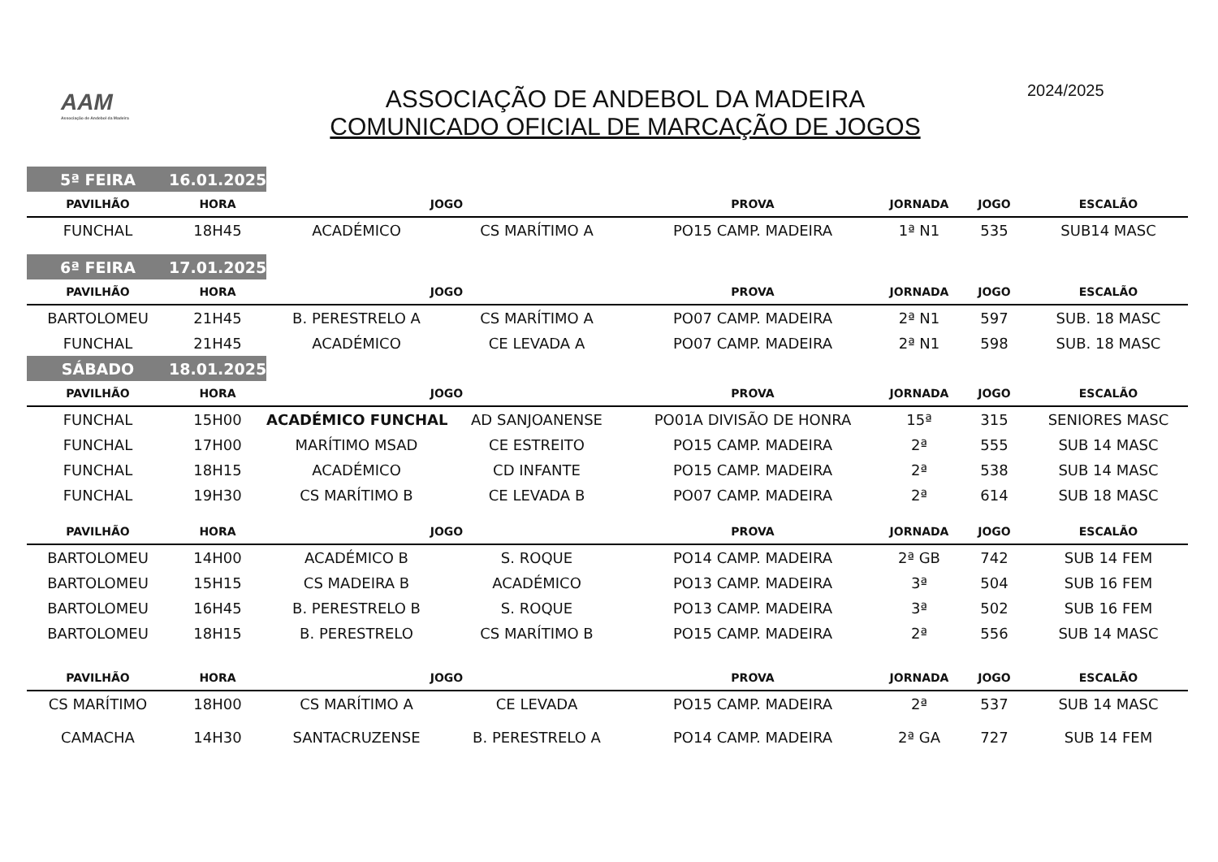AAM
Associação de Andebol da Madeira
ASSOCIAÇÃO DE ANDEBOL DA MADEIRA
COMUNICADO OFICIAL DE MARCAÇÃO DE JOGOS
2024/2025
| 5ª FEIRA | 16.01.2025 | | | | | | |
| PAVILHÃO | HORA | JOGO | | PROVA | JORNADA | JOGO | ESCALÃO |
| FUNCHAL | 18H45 | ACADÉMICO | CS MARÍTIMO A | PO15 CAMP. MADEIRA | 1ª N1 | 535 | SUB14 MASC |
| 6ª FEIRA | 17.01.2025 | | | | | | |
| PAVILHÃO | HORA | JOGO | | PROVA | JORNADA | JOGO | ESCALÃO |
| BARTOLOMEU | 21H45 | B. PERESTRELO A | CS MARÍTIMO A | PO07 CAMP. MADEIRA | 2ª N1 | 597 | SUB. 18 MASC |
| FUNCHAL | 21H45 | ACADÉMICO | CE LEVADA A | PO07 CAMP. MADEIRA | 2ª N1 | 598 | SUB. 18 MASC |
| SÁBADO | 18.01.2025 | | | | | | |
| PAVILHÃO | HORA | JOGO | | PROVA | JORNADA | JOGO | ESCALÃO |
| FUNCHAL | 15H00 | ACADÉMICO FUNCHAL | AD SANJOANENSE | PO01A DIVISÃO DE HONRA | 15ª | 315 | SENIORES MASC |
| FUNCHAL | 17H00 | MARÍTIMO MSAD | CE ESTREITO | PO15 CAMP. MADEIRA | 2ª | 555 | SUB 14 MASC |
| FUNCHAL | 18H15 | ACADÉMICO | CD INFANTE | PO15 CAMP. MADEIRA | 2ª | 538 | SUB 14 MASC |
| FUNCHAL | 19H30 | CS MARÍTIMO B | CE LEVADA B | PO07 CAMP. MADEIRA | 2ª | 614 | SUB 18 MASC |
| PAVILHÃO | HORA | JOGO | | PROVA | JORNADA | JOGO | ESCALÃO |
| BARTOLOMEU | 14H00 | ACADÉMICO B | S. ROQUE | PO14 CAMP. MADEIRA | 2ª GB | 742 | SUB 14 FEM |
| BARTOLOMEU | 15H15 | CS MADEIRA B | ACADÉMICO | PO13 CAMP. MADEIRA | 3ª | 504 | SUB 16 FEM |
| BARTOLOMEU | 16H45 | B. PERESTRELO B | S. ROQUE | PO13 CAMP. MADEIRA | 3ª | 502 | SUB 16 FEM |
| BARTOLOMEU | 18H15 | B. PERESTRELO | CS MARÍTIMO B | PO15 CAMP. MADEIRA | 2ª | 556 | SUB 14 MASC |
| PAVILHÃO | HORA | JOGO | | PROVA | JORNADA | JOGO | ESCALÃO |
| CS MARÍTIMO | 18H00 | CS MARÍTIMO A | CE LEVADA | PO15 CAMP. MADEIRA | 2ª | 537 | SUB 14 MASC |
| CAMACHA | 14H30 | SANTACRUZENSE | B. PERESTRELO A | PO14 CAMP. MADEIRA | 2ª GA | 727 | SUB 14 FEM |